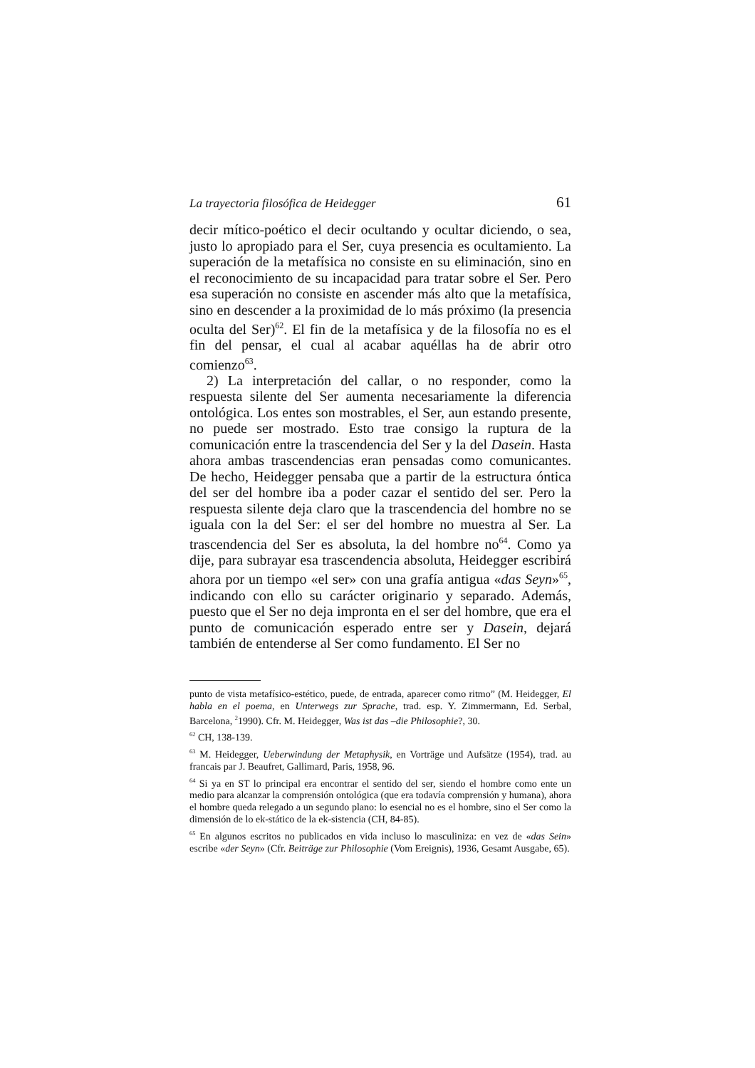La trayectoria filosófica de Heidegger 61
decir mítico-poético el decir ocultando y ocultar diciendo, o sea, justo lo apropiado para el Ser, cuya presencia es ocultamiento. La superación de la metafísica no consiste en su eliminación, sino en el reconocimiento de su incapacidad para tratar sobre el Ser. Pero esa superación no consiste en ascender más alto que la metafísica, sino en descender a la proximidad de lo más próximo (la presencia oculta del Ser)<sup>62</sup>. El fin de la metafísica y de la filosofía no es el fin del pensar, el cual al acabar aquéllas ha de abrir otro comienzo<sup>63</sup>.
2) La interpretación del callar, o no responder, como la respuesta silente del Ser aumenta necesariamente la diferencia ontológica. Los entes son mostrables, el Ser, aun estando presente, no puede ser mostrado. Esto trae consigo la ruptura de la comunicación entre la trascendencia del Ser y la del Dasein. Hasta ahora ambas trascendencias eran pensadas como comunicantes. De hecho, Heidegger pensaba que a partir de la estructura óntica del ser del hombre iba a poder cazar el sentido del ser. Pero la respuesta silente deja claro que la trascendencia del hombre no se iguala con la del Ser: el ser del hombre no muestra al Ser. La trascendencia del Ser es absoluta, la del hombre no<sup>64</sup>. Como ya dije, para subrayar esa trascendencia absoluta, Heidegger escribirá ahora por un tiempo «el ser» con una grafía antigua «das Seyn»<sup>65</sup>, indicando con ello su carácter originario y separado. Además, puesto que el Ser no deja impronta en el ser del hombre, que era el punto de comunicación esperado entre ser y Dasein, dejará también de entenderse al Ser como fundamento. El Ser no
punto de vista metafísico-estético, puede, de entrada, aparecer como ritmo” (M. Heidegger, El habla en el poema, en Unterwegs zur Sprache, trad. esp. Y. Zimmermann, Ed. Serbal, Barcelona, <sup>2</sup>1990). Cfr. M. Heidegger, Was ist das –die Philosophie?, 30.
<sup>62</sup> CH, 138-139.
<sup>63</sup> M. Heidegger, Ueberwindung der Metaphysik, en Vorträge und Aufsätze (1954), trad. au francais par J. Beaufret, Gallimard, Paris, 1958, 96.
<sup>64</sup> Si ya en ST lo principal era encontrar el sentido del ser, siendo el hombre como ente un medio para alcanzar la comprensión ontológica (que era todavía comprensión y humana), ahora el hombre queda relegado a un segundo plano: lo esencial no es el hombre, sino el Ser como la dimensión de lo ek-stático de la ek-sistencia (CH, 84-85).
<sup>65</sup> En algunos escritos no publicados en vida incluso lo masculiniza: en vez de «das Sein» escribe «der Seyn» (Cfr. Beiträge zur Philosophie (Vom Ereignis), 1936, Gesamt Ausgabe, 65).